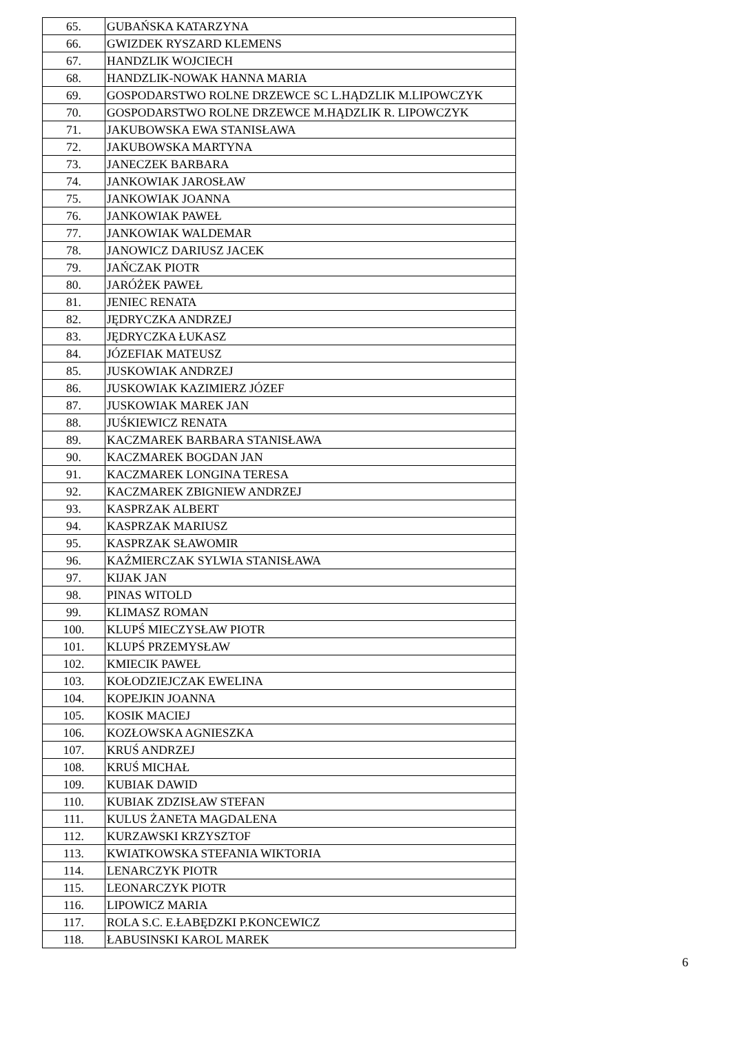| 65. | GUBAŃSKA KATARZYNA |
| 66. | GWIZDEK RYSZARD KLEMENS |
| 67. | HANDZLIK WOJCIECH |
| 68. | HANDZLIK-NOWAK HANNA MARIA |
| 69. | GOSPODARSTWO ROLNE DRZEWCE SC L.HĄDZLIK M.LIPOWCZYK |
| 70. | GOSPODARSTWO ROLNE DRZEWCE M.HĄDZLIK R. LIPOWCZYK |
| 71. | JAKUBOWSKA EWA STANISŁAWA |
| 72. | JAKUBOWSKA MARTYNA |
| 73. | JANECZEK BARBARA |
| 74. | JANKOWIAK JAROSŁAW |
| 75. | JANKOWIAK JOANNA |
| 76. | JANKOWIAK PAWEŁ |
| 77. | JANKOWIAK WALDEMAR |
| 78. | JANOWICZ DARIUSZ JACEK |
| 79. | JAŃCZAK PIOTR |
| 80. | JARÓŻEK PAWEŁ |
| 81. | JENIEC RENATA |
| 82. | JĘDRYCZKA ANDRZEJ |
| 83. | JĘDRYCZKA ŁUKASZ |
| 84. | JÓZEFIAK MATEUSZ |
| 85. | JUSKOWIAK ANDRZEJ |
| 86. | JUSKOWIAK KAZIMIERZ JÓZEF |
| 87. | JUSKOWIAK MAREK JAN |
| 88. | JUŚKIEWICZ RENATA |
| 89. | KACZMAREK BARBARA STANISŁAWA |
| 90. | KACZMAREK BOGDAN JAN |
| 91. | KACZMAREK LONGINA TERESA |
| 92. | KACZMAREK ZBIGNIEW ANDRZEJ |
| 93. | KASPRZAK ALBERT |
| 94. | KASPRZAK MARIUSZ |
| 95. | KASPRZAK SŁAWOMIR |
| 96. | KAŹMIERCZAK SYLWIA STANISŁAWA |
| 97. | KIJAK JAN |
| 98. | PINAS WITOLD |
| 99. | KLIMASZ ROMAN |
| 100. | KLUPŚ MIECZYSŁAW PIOTR |
| 101. | KLUPŚ PRZEMYSŁAW |
| 102. | KMIECIK PAWEŁ |
| 103. | KOŁODZIEJCZAK EWELINA |
| 104. | KOPEJKIN JOANNA |
| 105. | KOSIK MACIEJ |
| 106. | KOZŁOWSKA AGNIESZKA |
| 107. | KRUŚ ANDRZEJ |
| 108. | KRUŚ MICHAŁ |
| 109. | KUBIAK DAWID |
| 110. | KUBIAK ZDZISŁAW STEFAN |
| 111. | KULUS ŻANETA MAGDALENA |
| 112. | KURZAWSKI KRZYSZTOF |
| 113. | KWIATKOWSKA STEFANIA WIKTORIA |
| 114. | LENARCZYK PIOTR |
| 115. | LEONARCZYK PIOTR |
| 116. | LIPOWICZ MARIA |
| 117. | ROLA S.C. E.ŁABĘDZKI P.KONCEWICZ |
| 118. | ŁABUSINSKI KAROL MAREK |
6